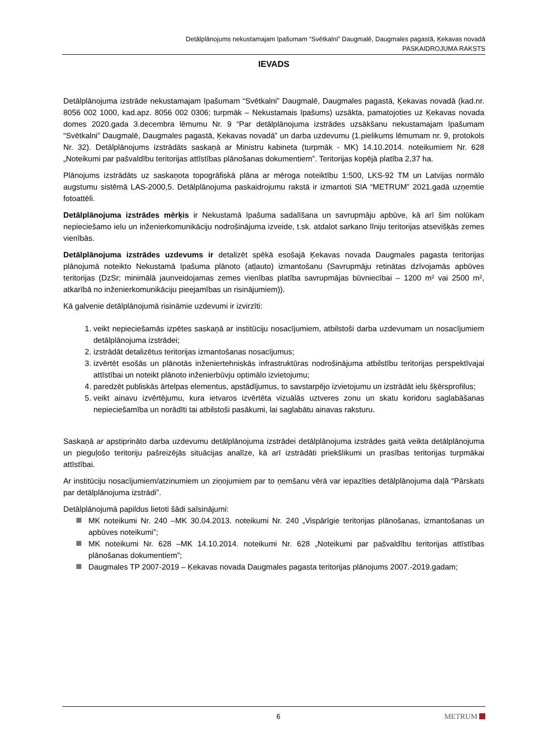Detālplānojums nekustamajam īpašumam “Svētkalni” Daugmalē, Daugmales pagastā, Ķekavas novadā
PASKAIDROJUMA RAKSTS
IEVADS
Detālplānojuma izstrāde nekustamajam īpašumam “Svētkalni” Daugmalē, Daugmales pagastā, Ķekavas novadā (kad.nr. 8056 002 1000, kad.apz. 8056 002 0306; turpmāk – Nekustamais īpašums) uzsākta, pamatojoties uz Ķekavas novada domes 2020.gada 3.decembra lēmumu Nr. 9 “Par detālplānojuma izstrādes uzsākšanu nekustamajam īpašumam “Svētkalni” Daugmalē, Daugmales pagastā, Ķekavas novadā” un darba uzdevumu (1.pielikums lēmumam nr. 9, protokols Nr. 32). Detālplānojums izstrādāts saskaņā ar Ministru kabineta (turpmāk - MK) 14.10.2014. noteikumiem Nr. 628 „Noteikumi par pašvaldību teritorijas attīstības plānošanas dokumentiem”. Teritorijas kopējā platība 2,37 ha.
Plānojums izstrādāts uz saskaņota topogrāfiskā plāna ar mēroga noteiktību 1:500, LKS-92 TM un Latvijas normālo augstumu sistēmā LAS-2000,5. Detālplānojuma paskaidrojumu rakstā ir izmantoti SIA “METRUM” 2021.gadā uzņemtie fotoattēli.
Detālplānojuma izstrādes mērķis ir Nekustamā īpašuma sadalīšana un savrupmāju apbūve, kā arī šim nolūkam nepieciešamo ielu un inženierkomunikāciju nodrošinājuma izveide, t.sk. atdalot sarkano līniju teritorijas atsevišķās zemes vienībās.
Detālplānojuma izstrādes uzdevums ir detalizēt spēkā esošajā Ķekavas novada Daugmales pagasta teritorijas plānojumā noteikto Nekustamā īpašuma plānoto (atļauto) izmantošanu (Savrupmāju retinātas dzīvojamās apbūves teritorijas (DzSr; minimālā jaunveidojamas zemes vienības platība savrupmājas būvniecībai – 1200 m² vai 2500 m², atkarībā no inženierkomunikāciju pieejamības un risinājumiem)).
Kā galvenie detālplānojumā risināmie uzdevumi ir izvirzīti:
1. veikt nepieciešamās izpētes saskaņā ar institūciju nosacījumiem, atbilstoši darba uzdevumam un nosacījumiem detālplānojuma izstrādei;
2. izstrādāt detalizētus teritorijas izmantošanas nosacījumus;
3. izvērtēt esošās un plānotās inženiertehniskās infrastruktūras nodrošinājuma atbilstību teritorijas perspektīvajai attīstībai un noteikt plānoto inženierbūvju optimālo izvietojumu;
4. paredzēt publiskās ārtelpas elementus, apstādījumus, to savstarpējo izvietojumu un izstrādāt ielu šķērsprofilus;
5. veikt ainavu izvērtējumu, kura ietvaros izvērtēta vizuālās uztveres zonu un skatu koridoru saglabāšanas nepieciešamība un norādīti tai atbilstoši pasākumi, lai saglabātu ainavas raksturu.
Saskaņā ar apstiprināto darba uzdevumu detālplānojuma izstrādei detālplānojuma izstrādes gaitā veikta detālplānojuma un pieguļošo teritoriju pašreizējās situācijas analīze, kā arī izstrādāti priekšlikumi un prasības teritorijas turpmākai attīstībai.
Ar institūciju nosacījumiem/atzinumiem un ziņojumiem par to ņemšanu vērā var iepazīties detālplānojuma daļā “Pārskats par detālplānojuma izstrādi”.
Detālplānojumā papildus lietoti šādi saīsinājumi:
MK noteikumi Nr. 240 –MK 30.04.2013. noteikumi Nr. 240 „Vispārīgie teritorijas plānošanas, izmantošanas un apbūves noteikumi”;
MK noteikumi Nr. 628 –MK 14.10.2014. noteikumi Nr. 628 „Noteikumi par pašvaldību teritorijas attīstības plānošanas dokumentiem”;
Daugmales TP 2007-2019 – Ķekavas novada Daugmales pagasta teritorijas plānojums 2007.-2019.gadam;
6 METRUM